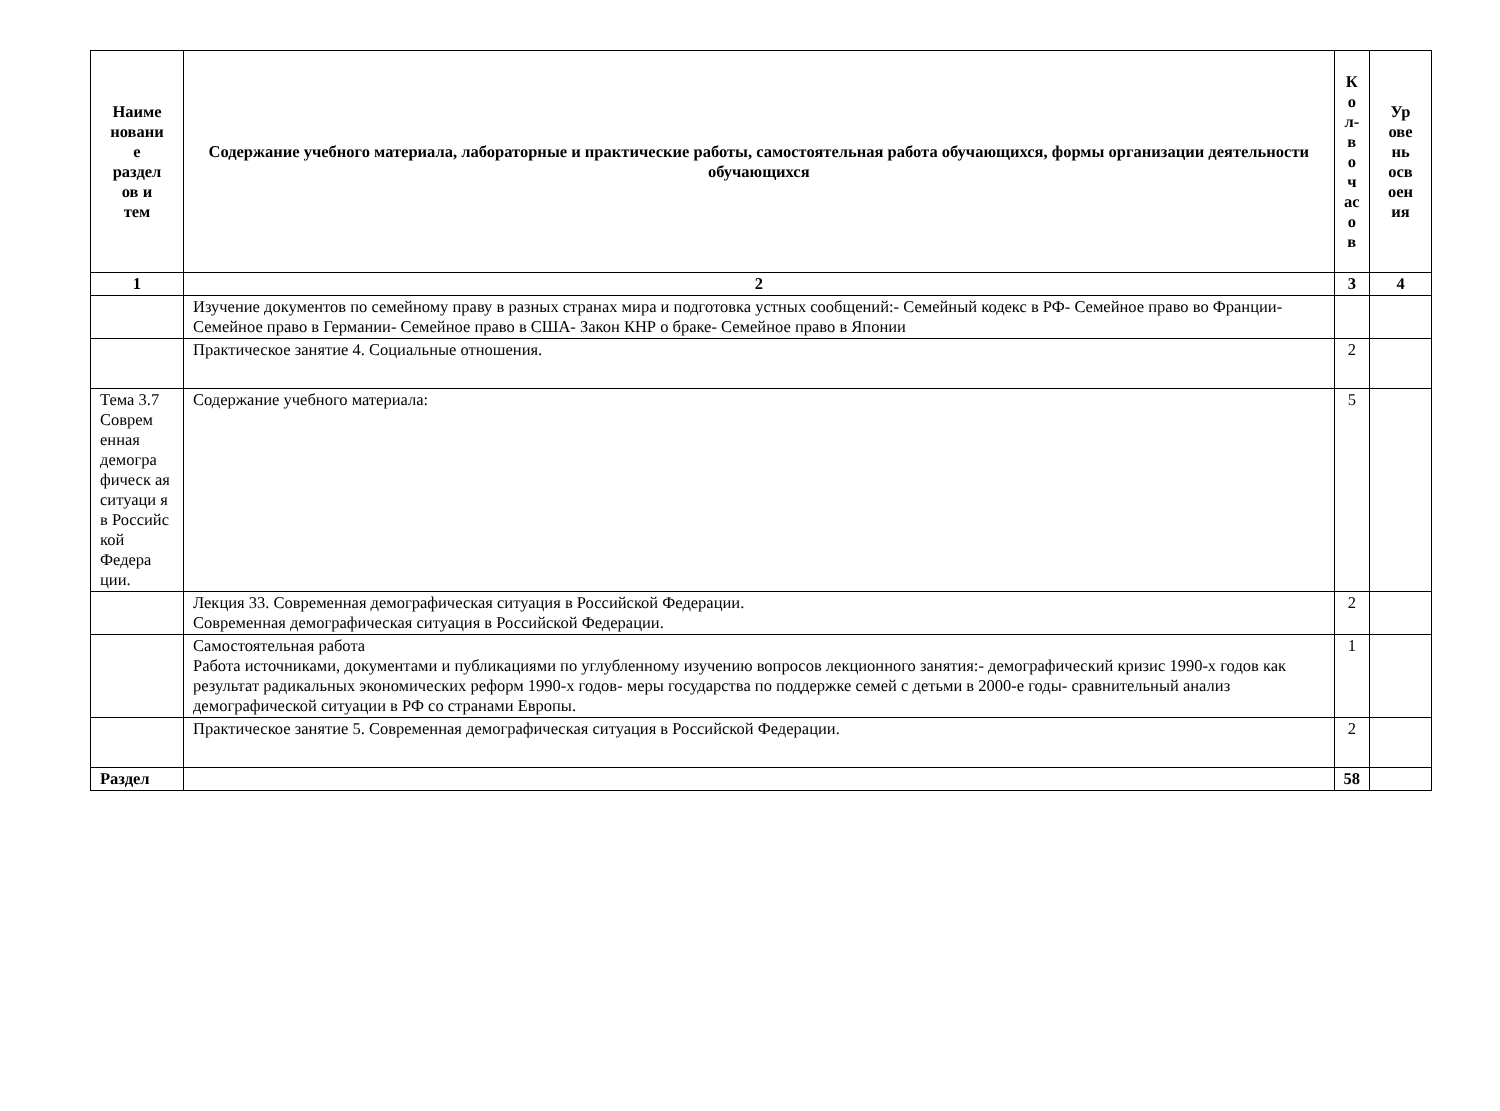| Наиме новани е раздел ов и тем | Содержание учебного материала, лабораторные и практические работы, самостоятельная работа обучающихся, формы организации деятельности обучающихся | К о л- в о ч ас о в | Ур ове нь осв оен ия |
| --- | --- | --- | --- |
| 1 | 2 | 3 | 4 |
| | Изучение документов по семейному праву в разных странах мира и подготовка устных сообщений:- Семейный кодекс в РФ- Семейное право во Франции- Семейное право в Германии- Семейное право в США- Закон КНР о браке- Семейное право в Японии | | |
| | Практическое занятие 4. Социальные отношения. | 2 | |
| Тема 3.7 Соврем енная демогра фическ ая ситуаци я в Российс кой Федера ции. | Содержание учебного материала: | 5 | |
| | Лекция 33. Современная демографическая ситуация в Российской Федерации. Современная демографическая ситуация в Российской Федерации. | 2 | |
| | Самостоятельная работа Работа источниками, документами и публикациями по углубленному изучению вопросов лекционного занятия:- демографический кризис 1990-х годов как результат радикальных экономических реформ 1990-х годов- меры государства по поддержке семей с детьми в 2000-е годы- сравнительный анализ демографической ситуации в РФ со странами Европы. | 1 | |
| | Практическое занятие 5. Современная демографическая ситуация в Российской Федерации. | 2 | |
| Раздел | | 58 | |